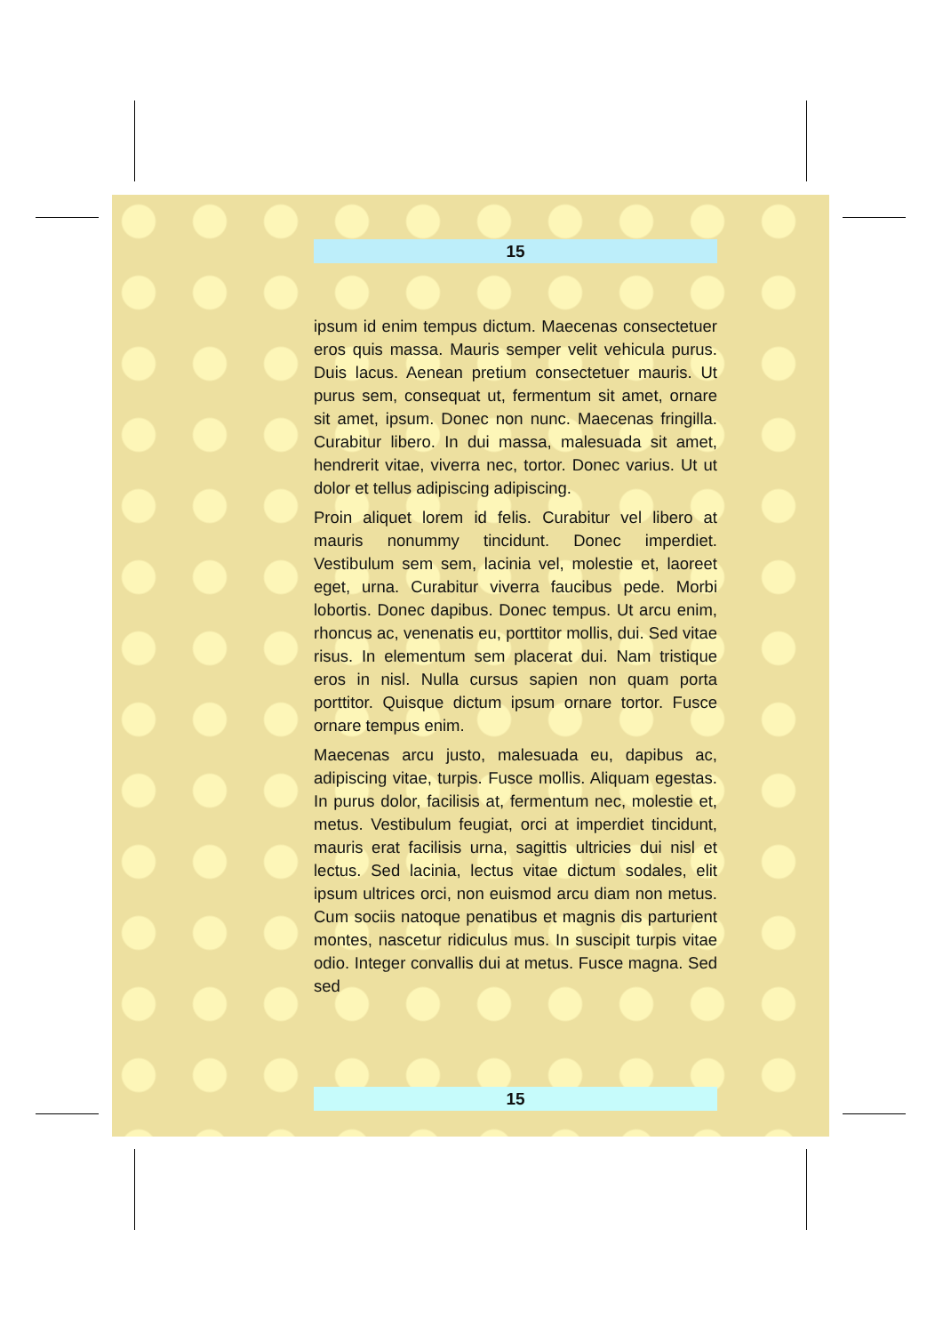15
ipsum id enim tempus dictum. Maecenas consectetuer eros quis massa. Mauris semper velit vehicula purus. Duis lacus. Aenean pretium consectetuer mauris. Ut purus sem, consequat ut, fermentum sit amet, ornare sit amet, ipsum. Donec non nunc. Maecenas fringilla. Curabitur libero. In dui massa, malesuada sit amet, hendrerit vitae, viverra nec, tortor. Donec varius. Ut ut dolor et tellus adipiscing adipiscing.
Proin aliquet lorem id felis. Curabitur vel libero at mauris nonummy tincidunt. Donec imperdiet. Vestibulum sem sem, lacinia vel, molestie et, laoreet eget, urna. Curabitur viverra faucibus pede. Morbi lobortis. Donec dapibus. Donec tempus. Ut arcu enim, rhoncus ac, venenatis eu, porttitor mollis, dui. Sed vitae risus. In elementum sem placerat dui. Nam tristique eros in nisl. Nulla cursus sapien non quam porta porttitor. Quisque dictum ipsum ornare tortor. Fusce ornare tempus enim.
Maecenas arcu justo, malesuada eu, dapibus ac, adipiscing vitae, turpis. Fusce mollis. Aliquam egestas. In purus dolor, facilisis at, fermentum nec, molestie et, metus. Vestibulum feugiat, orci at imperdiet tincidunt, mauris erat facilisis urna, sagittis ultricies dui nisl et lectus. Sed lacinia, lectus vitae dictum sodales, elit ipsum ultrices orci, non euismod arcu diam non metus. Cum sociis natoque penatibus et magnis dis parturient montes, nascetur ridiculus mus. In suscipit turpis vitae odio. Integer convallis dui at metus. Fusce magna. Sed sed
15